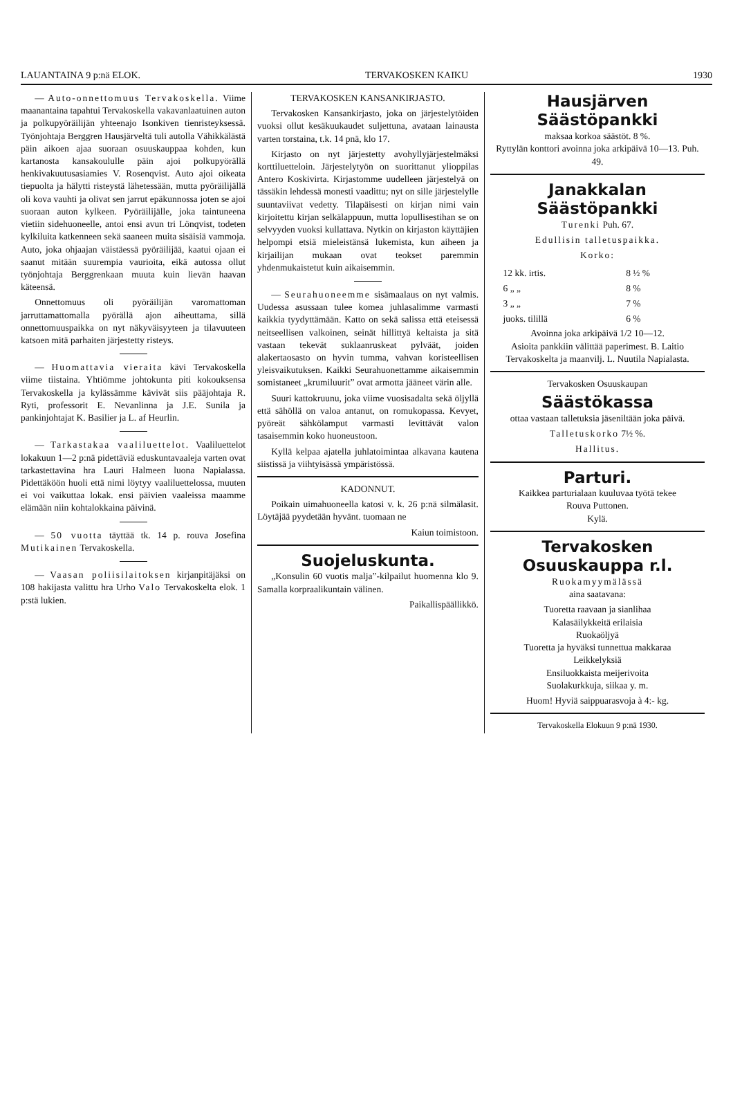LAUANTAINA 9 p:nä ELOK. TERVAKOSKEN KAIKU 1930
— Auto-onnettomuus Tervakoskella. Viime maanantaina tapahtui Tervakoskella vakavanlaatuinen auton ja polkupyöräilijän yhteenajo Isonkiven tienristeyksessä. Työnjohtaja Berggren Hausjärveltä tuli autolla Vähikkälästä päin aikoen ajaa suoraan osuuskauppaa kohden, kun kartanosta kansakoululle päin ajoi polkupyörällä henkivakuutusasiamies V. Rosenqvist. Auto ajoi oikeata tiepuolta ja hälytti risteystä lähetessään, mutta pyöräilijällä oli kova vauhti ja olivat sen jarrut epäkunnossa joten se ajoi suoraan auton kylkeen. Pyöräilijälle, joka taintuneena vietiin sidehuoneelle, antoi ensi avun tri Lönqvist, todeten kylkiluita katkenneen sekä saaneen muita sisäisiä vammoja. Auto, joka ohjaajan väistäessä pyöräilijää, kaatui ojaan ei saanut mitään suurempia vaurioita, eikä autossa ollut työnjohtaja Berggrenkaan muuta kuin lievän haavan käteensä.
Onnettomuus oli pyöräilijän varomattoman jarruttamattomalla pyörällä ajon aiheuttama, sillä onnettomuuspaikka on nyt näkyväisyyteen ja tilavuuteen katsoen mitä parhaiten järjestetty risteys.
— Huomattavia vieraita kävi Tervakoskella viime tiistaina. Yhtiömme johtokunta piti kokouksensa Tervakoskella ja kylässämme kävivät siis pääjohtaja R. Ryti, professorit E. Nevanlinna ja J.E. Sunila ja pankinjohtajat K. Basilier ja L. af Heurlin.
— Tarkastakaa vaaliluettelot. Vaaliluettelot lokakuun 1—2 p:nä pidettäviä eduskuntavaaleja varten ovat tarkastettavina hra Lauri Halmeen luona Napialassa. Pidettäköön huoli että nimi löytyy vaaliluettelossa, muuten ei voi vaikuttaa lokak. ensi päivien vaaleissa maamme elämään niin kohtalokkaina päivinä.
— 50 vuotta täyttää tk. 14 p. rouva Josefina Mutikainen Tervakoskella.
— Vaasan poliisilaitoksen kirjanpitäjäksi on 108 hakijasta valittu hra Urho Valo Tervakoskelta elok. 1 p:stä lukien.
TERVAKOSKEN KANSANKIRJASTO.
Tervakosken Kansankirjasto, joka on järjestelytöiden vuoksi ollut kesäkuukaudet suljettuna, avataan lainausta varten torstaina, t.k. 14 pnä, klo 17.
Kirjasto on nyt järjestetty avohyllyjärjestelmäksi korttiluetteloin. Järjestelytyön on suorittanut ylioppilas Antero Koskivirta. Kirjastomme uudelleen järjestelyä on tässäkin lehdessä monesti vaadittu; nyt on sille järjestelylle suuntaviivat vedetty. Tilapäisesti on kirjan nimi vain kirjoitettu kirjan selkälappuun, mutta lopullisestihan se on selvyyden vuoksi kullattava. Nytkin on kirjaston käyttäjien helpompi etsiä mieleistänsä lukemista, kun aiheen ja kirjailijan mukaan ovat teokset paremmin yhdenmukaistetut kuin aikaisemmin.
— Seurahuoneemme sisämaalaus on nyt valmis. Uudessa asussaan tulee komea juhlasalimme varmasti kaikkia tyydyttämään. Katto on sekä salissa että eteisessä neitseellisen valkoinen, seinät hillittyä keltaista ja sitä vastaan tekevät suklaanruskeat pylväät, joiden alakertaosasto on hyvin tumma, vahvan koristeellisen yleisvaikutuksen. Kaikki Seurahuonettamme aikaisemmin somistaneet „krumiluurit” ovat armotta jääneet värin alle.
Suuri kattokruunu, joka viime vuosisadalta sekä öljyllä että sähöllä on valoa antanut, on romukopassa. Kevyet, pyöreät sähkölamput varmasti levittävät valon tasaisemmin koko huoneustoon.
Kyllä kelpaa ajatella juhlatoimintaa alkavana kautena siistissä ja viihtyisässä ympäristössä.
KADONNUT.
Poikain uimahuoneella katosi v. k. 26 p:nä silmälasit. Löytäjää pyydetään hyvänt. tuomaan ne
Kaiun toimistoon.
Suojeluskunta.
„Konsulin 60 vuotis malja”-kilpailut huomenna klo 9. Samalla korpraalikuntain välinen.
Paikallispäällikkö.
Hausjärven
Säästöpankki
maksaa korkoa säästöt. 8 %.
Ryttylän konttori avoinna joka arkipäivä 10—13. Puh. 49.
Janakkalan
Säästöpankki
Turenki Puh. 67.
Edullisin talletuspaikka.
Korko:
| 12 kk. irtis. | 8 ½ % |
| 6 „ „ | 8 % |
| 3 „ „ | 7 % |
| juoks. tilillä | 6 % |
Avoinna joka arkipäivä 1/2 10—12.
Asioita pankkiin välittää paperimest. B. Laitio Tervakoskelta ja maanvilj. L. Nuutila Napialasta.
Tervakosken Osuuskaupan
Säästökassa
ottaa vastaan talletuksia jäseniltään joka päivä.
Talletuskorko 7½ %.
Hallitus.
Parturi.
Kaikkea parturialaan kuuluvaa työtä tekee
Rouva Puttonen.
Kylä.
Tervakosken
Osuuskauppa r.l.
Ruokamyymälässä
aina saatavana:
Tuoretta raavaan ja sianlihaa
Kalasäilykkeitä erilaisia
Ruokaöljyä
Tuoretta ja hyväksi tunnettua makkaraa
Leikkelyksiä
Ensiluokkaista meijerivoita
Suolakurkkuja, siikaa y. m.
Huom! Hyviä saippuarasvoja à 4:- kg.
Tervakoskella Elokuun 9 p:nä 1930.